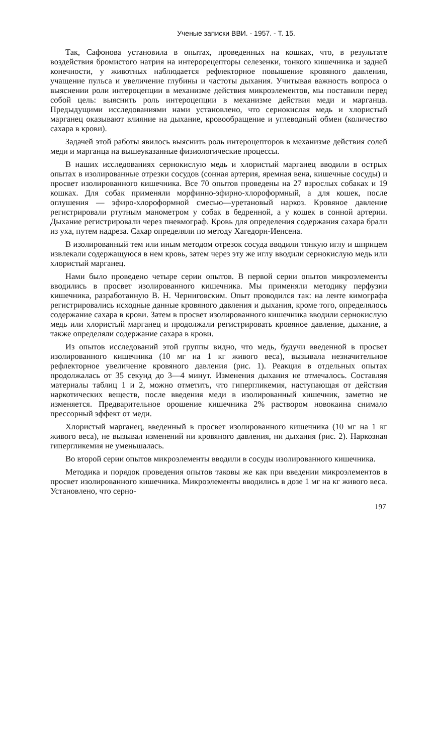Ученые записки ВВИ. - 1957. - Т. 15.
Так, Сафонова установила в опытах, проведенных на кошках, что, в результате воздействия бромистого натрия на интерорецепторы селезенки, тонкого кишечника и задней конечности, у животных наблюдается рефлекторное повышение кровяного давления, учащение пульса и увеличение глубины и частоты дыхания. Учитывая важность вопроса о выяснении роли интероцепции в механизме действия микроэлементов, мы поставили перед собой цель: выяснить роль интероцепции в механизме действия меди и марганца. Предыдущими исследованиями нами установлено, что сернокислая медь и хлористый марганец оказывают влияние на дыхание, кровообращение и углеводный обмен (количество сахара в крови).
Задачей этой работы явилось выяснить роль интероцепторов в механизме действия солей меди и марганца на вышеуказанные физиологические процессы.
В наших исследованиях сернокислую медь и хлористый марганец вводили в острых опытах в изолированные отрезки сосудов (сонная артерия, яремная вена, кишечные сосуды) и просвет изолированного кишечника. Все 70 опытов проведены на 27 взрослых собаках и 19 кошках. Для собак применяли морфинно-эфирно-хлороформный, а для кошек, после оглушения — эфиро-хлороформной смесью—уретановый наркоз. Кровяное давление регистрировали ртутным манометром у собак в бедренной, а у кошек в сонной артерии. Дыхание регистрировали через пневмограф. Кровь для определения содержания сахара брали из уха, путем надреза. Сахар определяли по методу Хагедорн-Иенсена.
В изолированный тем или иным методом отрезок сосуда вводили тонкую иглу и шприцем извлекали содержащуюся в нем кровь, затем через эту же иглу вводили сернокислую медь или хлористый марганец.
Нами было проведено четыре серии опытов. В первой серии опытов микроэлементы вводились в просвет изолированного кишечника. Мы применяли методику перфузии кишечника, разработанную В. Н. Черниговским. Опыт проводился так: на ленте кимографа регистрировались исходные данные кровяного давления и дыхания, кроме того, определялось содержание сахара в крови. Затем в просвет изолированного кишечника вводили сернокислую медь или хлористый марганец и продолжали регистрировать кровяное давление, дыхание, а также определяли содержание сахара в крови.
Из опытов исследований этой группы видно, что медь, будучи введенной в просвет изолированного кишечника (10 мг на 1 кг живого веса), вызывала незначительное рефлекторное увеличение кровяного давления (рис. 1). Реакция в отдельных опытах продолжалась от 35 секунд до 3—4 минут. Изменения дыхания не отмечалось. Составляя материалы таблиц 1 и 2, можно отметить, что гипергликемия, наступающая от действия наркотических веществ, после введения меди в изолированный кишечник, заметно не изменяется. Предварительное орошение кишечника 2% раствором новокаина снимало прессорный эффект от меди.
Хлористый марганец, введенный в просвет изолированного кишечника (10 мг на 1 кг живого веса), не вызывал изменений ни кровяного давления, ни дыхания (рис. 2). Наркозная гипергликемия не уменьшалась.
Во второй серии опытов микроэлементы вводили в сосуды изолированного кишечника.
Методика и порядок проведения опытов таковы же как при введении микроэлементов в просвет изолированного кишечника. Микроэлементы вводились в дозе 1 мг на кг живого веса. Установлено, что серно-
197